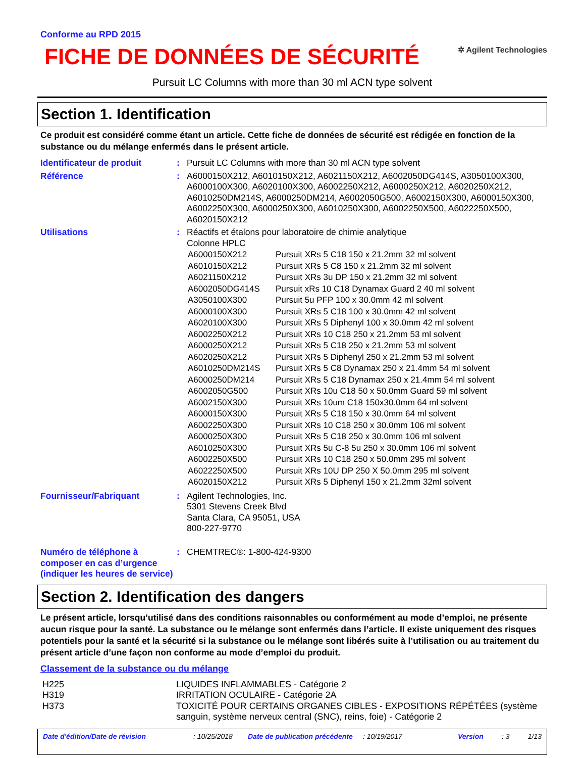Conforme au RPD 2015
FICHE DE DONNÉES DE SÉCURITÉ
✲ Agilent Technologies
Pursuit LC Columns with more than 30 ml ACN type solvent
Section 1. Identification
Ce produit est considéré comme étant un article. Cette fiche de données de sécurité est rédigée en fonction de la substance ou du mélange enfermés dans le présent article.
| Identificateur de produit | : | Pursuit LC Columns with more than 30 ml ACN type solvent |
| Référence | : | A6000150X212, A6010150X212, A6021150X212, A6002050DG414S, A3050100X300, A6000100X300, A6020100X300, A6002250X212, A6000250X212, A6020250X212, A6010250DM214S, A6000250DM214, A6002050G500, A6002150X300, A6000150X300, A6002250X300, A6000250X300, A6010250X300, A6002250X500, A6022250X500, A6020150X212 |
| Utilisations | : | Réactifs et étalons pour laboratoire de chimie analytique Colonne HPLC / A6000150X212 / Pursuit XRs 5 C18 150 x 21.2mm 32 ml solvent / / A6010150X212 / Pursuit XRs 5 C8 150 x 21.2mm 32 ml solvent / / A6021150X212 / Pursuit XRs 3u DP 150 x 21.2mm 32 ml solvent / / A6002050DG414S / Pursuit xRs 10 C18 Dynamax Guard 2 40 ml solvent / / A3050100X300 / Pursuit 5u PFP 100 x 30.0mm 42 ml solvent / / A6000100X300 / Pursuit XRs 5 C18 100 x 30.0mm 42 ml solvent / / A6020100X300 / Pursuit XRs 5 Diphenyl 100 x 30.0mm 42 ml solvent / / A6002250X212 / Pursuit XRs 10 C18 250 x 21.2mm 53 ml solvent / / A6000250X212 / Pursuit XRs 5 C18 250 x 21.2mm 53 ml solvent / / A6020250X212 / Pursuit XRs 5 Diphenyl 250 x 21.2mm 53 ml solvent / / A6010250DM214S / Pursuit XRs 5 C8 Dynamax 250 x 21.4mm 54 ml solvent / / A6000250DM214 / Pursuit XRs 5 C18 Dynamax 250 x 21.4mm 54 ml solvent / / A6002050G500 / Pursuit XRs 10u C18 50 x 50.0mm Guard 59 ml solvent / / A6002150X300 / Pursuit XRs 10um C18 150x30.0mm 64 ml solvent / / A6000150X300 / Pursuit XRs 5 C18 150 x 30.0mm 64 ml solvent / / A6002250X300 / Pursuit XRs 10 C18 250 x 30.0mm 106 ml solvent / / A6000250X300 / Pursuit XRs 5 C18 250 x 30.0mm 106 ml solvent / / A6010250X300 / Pursuit XRs 5u C-8 5u 250 x 30.0mm 106 ml solvent / / A6002250X500 / Pursuit XRs 10 C18 250 x 50.0mm 295 ml solvent / / A6022250X500 / Pursuit XRs 10U DP 250 X 50.0mm 295 ml solvent / / A6020150X212 / Pursuit XRs 5 Diphenyl 150 x 21.2mm 32ml solvent / |
| Fournisseur/Fabriquant | : | Agilent Technologies, Inc. 5301 Stevens Creek Blvd Santa Clara, CA 95051, USA 800-227-9770 |
| Numéro de téléphone à composer en cas d’urgence (indiquer les heures de service) | : | CHEMTREC®: 1-800-424-9300 |
Section 2. Identification des dangers
Le présent article, lorsqu’utilisé dans des conditions raisonnables ou conformément au mode d’emploi, ne présente aucun risque pour la santé. La substance ou le mélange sont enfermés dans l’article. Il existe uniquement des risques potentiels pour la santé et la sécurité si la substance ou le mélange sont libérés suite à l’utilisation ou au traitement du présent article d’une façon non conforme au mode d’emploi du produit.
Classement de la substance ou du mélange
| H225 | LIQUIDES INFLAMMABLES - Catégorie 2 |
| H319 | IRRITATION OCULAIRE - Catégorie 2A |
| H373 | TOXICITÉ POUR CERTAINS ORGANES CIBLES - EXPOSITIONS RÉPÉTÉES (système sanguin, système nerveux central (SNC), reins, foie) - Catégorie 2 |
| Date d'édition/Date de révision | : 10/25/2018 | Date de publication précédente | : 10/19/2017 | Version | : 3 | 1/13 |